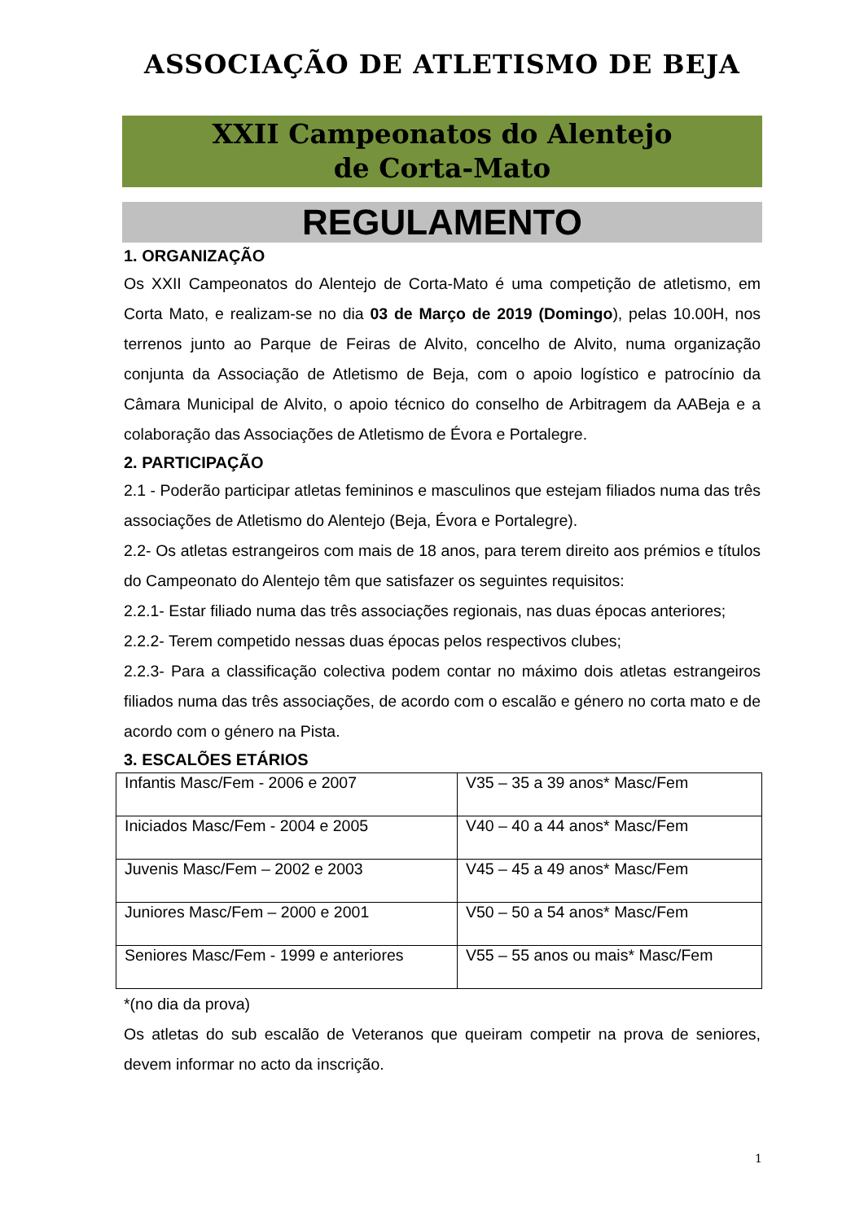ASSOCIAÇÃO DE ATLETISMO DE BEJA
XXII Campeonatos do Alentejo
de Corta-Mato
REGULAMENTO
1. ORGANIZAÇÃO
Os XXII Campeonatos do Alentejo de Corta-Mato é uma competição de atletismo, em Corta Mato, e realizam-se no dia 03 de Março de 2019 (Domingo), pelas 10.00H, nos terrenos junto ao Parque de Feiras de Alvito, concelho de Alvito, numa organização conjunta da Associação de Atletismo de Beja, com o apoio logístico e patrocínio da Câmara Municipal de Alvito, o apoio técnico do conselho de Arbitragem da AABeja e a colaboração das Associações de Atletismo de Évora e Portalegre.
2. PARTICIPAÇÃO
2.1 - Poderão participar atletas femininos e masculinos que estejam filiados numa das três associações de Atletismo do Alentejo (Beja, Évora e Portalegre).
2.2- Os atletas estrangeiros com mais de 18 anos, para terem direito aos prémios e títulos do Campeonato do Alentejo têm que satisfazer os seguintes requisitos:
2.2.1- Estar filiado numa das três associações regionais, nas duas épocas anteriores;
2.2.2- Terem competido nessas duas épocas pelos respectivos clubes;
2.2.3- Para a classificação colectiva podem contar no máximo dois atletas estrangeiros filiados numa das três associações, de acordo com o escalão e género no corta mato e de acordo com o género na Pista.
3. ESCALÕES ETÁRIOS
| Infantis Masc/Fem - 2006 e 2007 | V35 – 35 a 39 anos* Masc/Fem |
| Iniciados Masc/Fem - 2004 e 2005 | V40 – 40 a 44 anos* Masc/Fem |
| Juvenis Masc/Fem – 2002 e 2003 | V45 – 45 a 49 anos* Masc/Fem |
| Juniores Masc/Fem – 2000 e 2001 | V50 – 50 a 54 anos* Masc/Fem |
| Seniores Masc/Fem - 1999 e anteriores | V55 – 55 anos ou mais* Masc/Fem |
*(no dia da prova)
Os atletas do sub escalão de Veteranos que queiram competir na prova de seniores, devem informar no acto da inscrição.
1